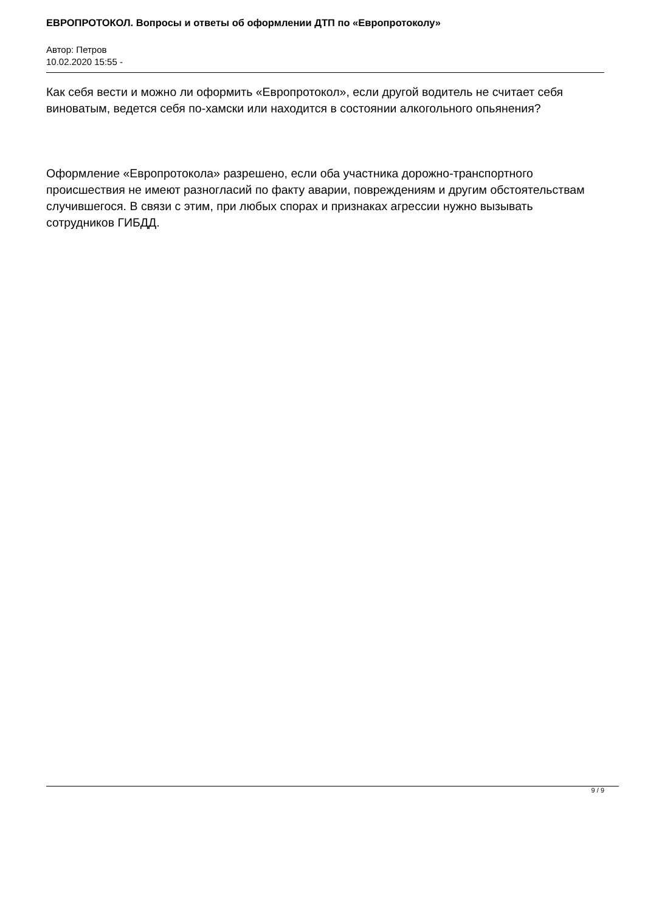ЕВРОПРОТОКОЛ. Вопросы и ответы об оформлении ДТП по «Европротоколу»
Автор: Петров
10.02.2020 15:55 -
Как себя вести и можно ли оформить «Европротокол», если другой водитель не считает себя виноватым, ведется себя по-хамски или находится в состоянии алкогольного опьянения?
Оформление «Европротокола» разрешено, если оба участника дорожно-транспортного происшествия не имеют разногласий по факту аварии, повреждениям и другим обстоятельствам случившегося. В связи с этим, при любых спорах и признаках агрессии нужно вызывать сотрудников ГИБДД.
9 / 9